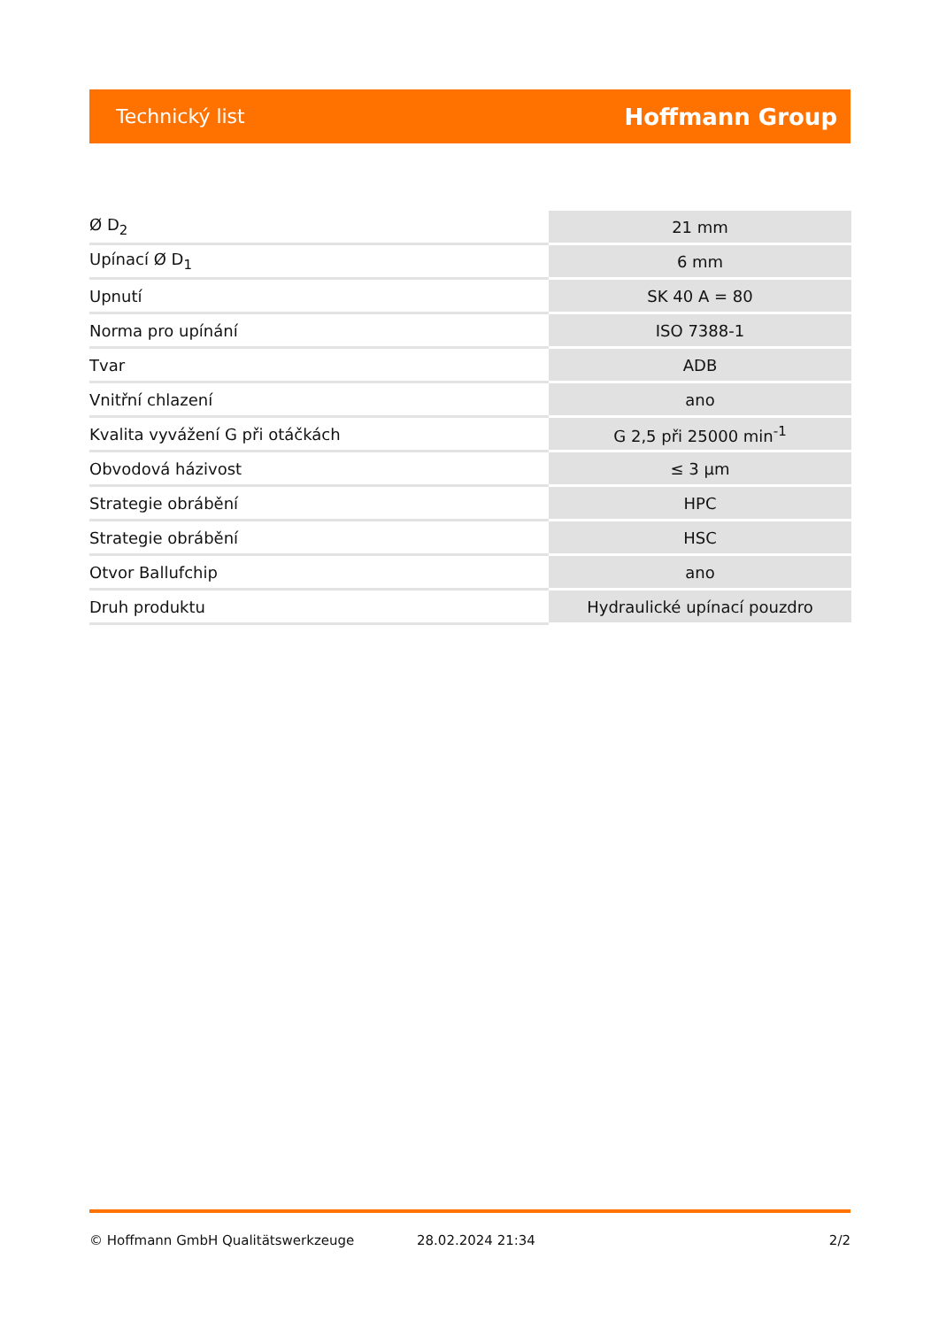Technický list Hoffmann Group
| Ø D<sub>2</sub> | 21 mm |
| Upínací Ø D<sub>1</sub> | 6 mm |
| Upnutí | SK 40 A = 80 |
| Norma pro upínání | ISO 7388-1 |
| Tvar | ADB |
| Vnitřní chlazení | ano |
| Kvalita vyvážení G při otáčkách | G 2,5 při 25000 min<sup>-1</sup> |
| Obvodová házivost | ≤ 3 µm |
| Strategie obrábění | HPC |
| Strategie obrábění | HSC |
| Otvor Ballufchip | ano |
| Druh produktu | Hydraulické upínací pouzdro |
© Hoffmann GmbH Qualitätswerkzeuge 28.02.2024 21:34 2/2